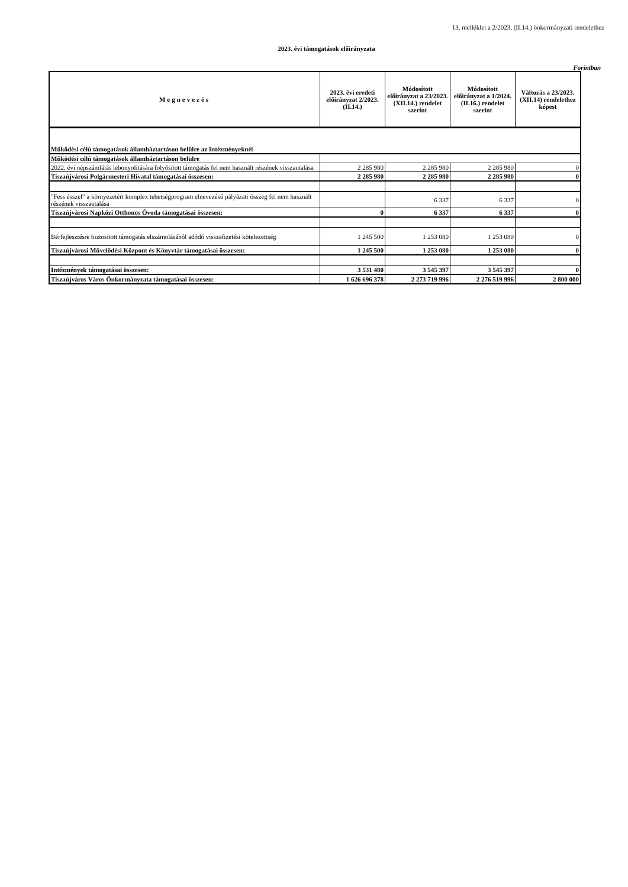13. melléklet a 2/2023. (II.14.) önkormányzati rendelethez
2023. évi támogatások előirányzata
Forintban
| Megnevezés | 2023. évi eredeti előirányzat 2/2023. (II.14.) | Módosított előirányzat a 23/2023. (XII.14.) rendelet szerint | Módosított előirányzat a 1/2024. (II.16.) rendelet szerint | Változás a 23/2023. (XII.14) rendelethez képest |
| --- | --- | --- | --- | --- |
| Működési célú támogatások államháztartáson belülre az Intézményeknél | | | | |
| Működési célú támogatások államháztartáson belülre | | | | |
| 2022. évi népszámlálás lebonyolítására folyósított támogatás fel nem használt részének visszautalása | 2 285 980 | 2 285 980 | 2 285 980 | 0 |
| Tiszaújvárosi Polgármesteri Hivatal támogatásai összesen: | 2 285 980 | 2 285 980 | 2 285 980 | 0 |
| "Fess ésszel" a környezetért komplex tehetségprogram elnevezésű pályázati összeg fel nem használt részének visszautalása | | 6 337 | 6 337 | 0 |
| Tiszaújvárosi Napközi Otthonos Óvoda támogatásai összesen: | 0 | 6 337 | 6 337 | 0 |
| Bérfejlesztésre biztosított támogatás elszámolásából adódó visszafizetési kötelezettség | 1 245 500 | 1 253 080 | 1 253 080 | 0 |
| Tiszaújvárosi Művelődési Központ és Könyvtár támogatásai összesen: | 1 245 500 | 1 253 080 | 1 253 080 | 0 |
| Intézmények támogatásai összesen: | 3 531 480 | 3 545 397 | 3 545 397 | 0 |
| Tiszaújváros Város Önkormányzata támogatásai összesen: | 1 626 696 378 | 2 273 719 996 | 2 276 519 996 | 2 800 000 |